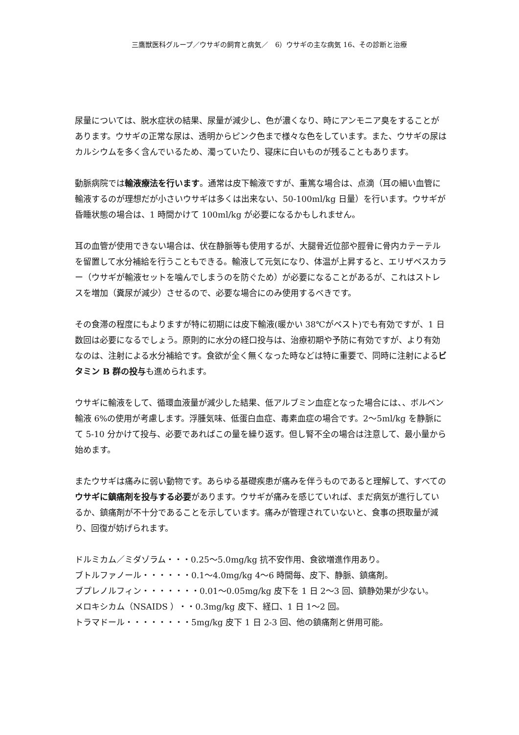三鷹獣医科グループ／ウサギの飼育と病気／　6）ウサギの主な病気 16、その診断と治療
尿量については、脱水症状の結果、尿量が減少し、色が濃くなり、時にアンモニア臭をすることがあります。ウサギの正常な尿は、透明からピンク色まで様々な色をしています。また、ウサギの尿はカルシウムを多く含んでいるため、濁っていたり、寝床に白いものが残ることもあります。
動脈病院では輸液療法を行います。通常は皮下輸液ですが、重篤な場合は、点滴（耳の細い血管に輸液するのが理想だが小さいウサギは多くは出来ない、50-100ml/kg 日量）を行います。ウサギが昏睡状態の場合は、1 時間かけて 100ml/kg が必要になるかもしれません。
耳の血管が使用できない場合は、伏在静脈等も使用するが、大腿骨近位部や脛骨に骨内カテーテルを留置して水分補給を行うこともできる。輸液して元気になり、体温が上昇すると、エリザベスカラー（ウサギが輸液セットを噛んでしまうのを防ぐため）が必要になることがあるが、これはストレスを増加（糞尿が減少）させるので、必要な場合にのみ使用するべきです。
その食滞の程度にもよりますが特に初期には皮下輸液(暖かい 38℃がベスト)でも有効ですが、1 日数回は必要になるでしょう。原則的に水分の経口投与は、治療初期や予防に有効ですが、より有効なのは、注射による水分補給です。食欲が全く無くなった時などは特に重要で、同時に注射によるビタミン B 群の投与も進められます。
ウサギに輸液をして、循環血液量が減少した結果、低アルブミン血症となった場合には、、ボルベン輸液 6%の使用が考慮します。浮腫気味、低蛋白血症、毒素血症の場合です。2～5ml/kg を静脈にて 5-10 分かけて投与、必要であればこの量を繰り返す。但し腎不全の場合は注意して、最小量から始めます。
またウサギは痛みに弱い動物です。あらゆる基礎疾患が痛みを伴うものであると理解して、すべてのウサギに鎮痛剤を投与する必要があります。ウサギが痛みを感じていれば、まだ病気が進行しているか、鎮痛剤が不十分であることを示しています。痛みが管理されていないと、食事の摂取量が減り、回復が妨げられます。
ドルミカム／ミダゾラム・・・0.25～5.0mg/kg 抗不安作用、食欲増進作用あり。
ブトルファノール・・・・・・0.1～4.0mg/kg 4～6 時間毎、皮下、静脈、鎮痛剤。
ブプレノルフィン・・・・・・・0.01～0.05mg/kg 皮下を 1 日 2～3 回、鎮静効果が少ない。
メロキシカム（NSAIDS ）・・0.3mg/kg 皮下、経口、1 日 1～2 回。
トラマドール・・・・・・・・5mg/kg 皮下 1 日 2-3 回、他の鎮痛剤と併用可能。